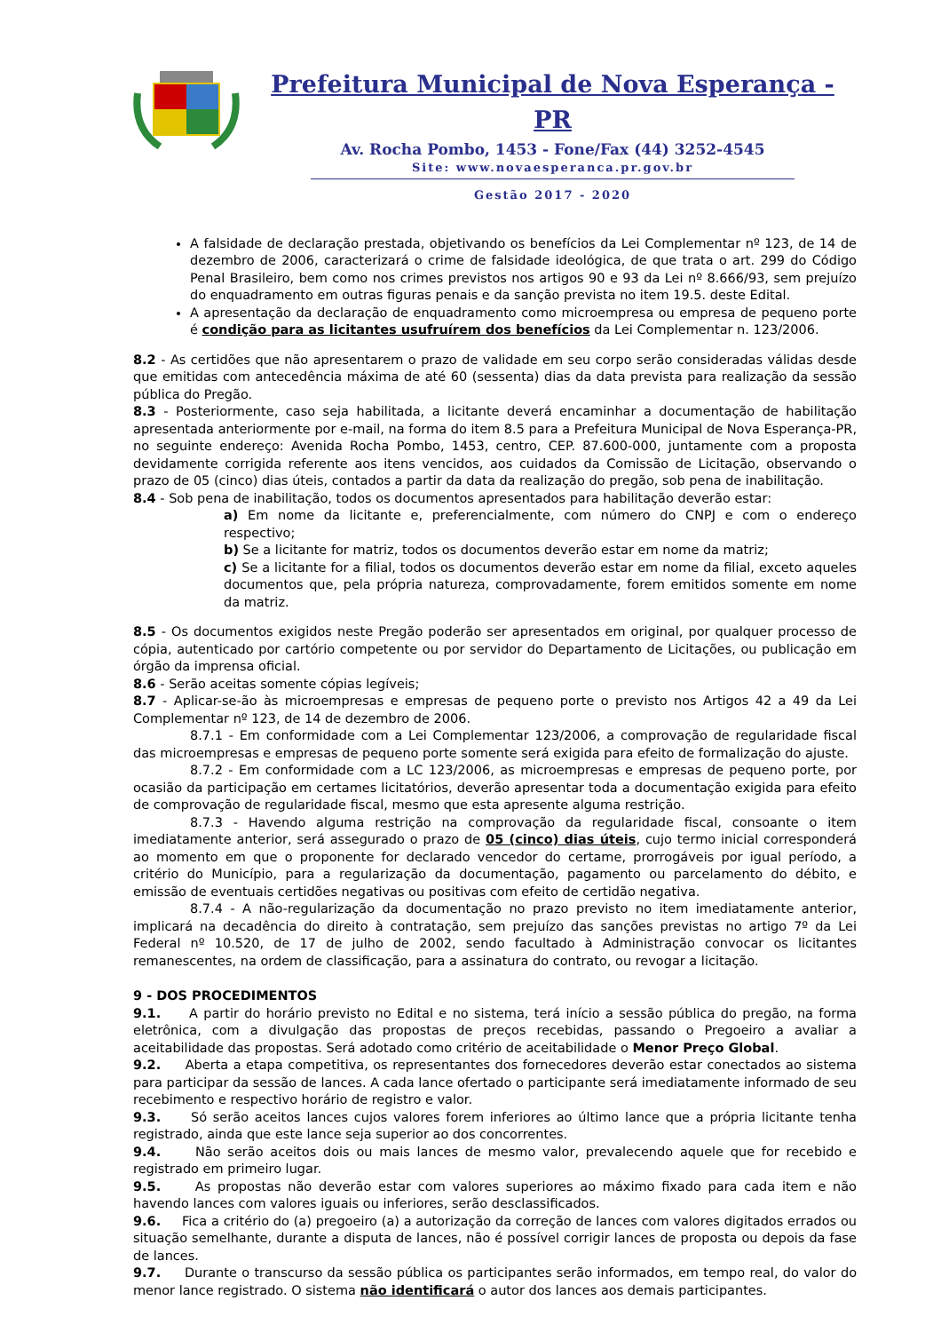Prefeitura Municipal de Nova Esperança - PR
Av. Rocha Pombo, 1453 - Fone/Fax (44) 3252-4545
Site: www.novaesperanca.pr.gov.br
Gestão 2017 - 2020
A falsidade de declaração prestada, objetivando os benefícios da Lei Complementar nº 123, de 14 de dezembro de 2006, caracterizará o crime de falsidade ideológica, de que trata o art. 299 do Código Penal Brasileiro, bem como nos crimes previstos nos artigos 90 e 93 da Lei nº 8.666/93, sem prejuízo do enquadramento em outras figuras penais e da sanção prevista no item 19.5. deste Edital.
A apresentação da declaração de enquadramento como microempresa ou empresa de pequeno porte é condição para as licitantes usufruírem dos benefícios da Lei Complementar n. 123/2006.
8.2 - As certidões que não apresentarem o prazo de validade em seu corpo serão consideradas válidas desde que emitidas com antecedência máxima de até 60 (sessenta) dias da data prevista para realização da sessão pública do Pregão.
8.3 - Posteriormente, caso seja habilitada, a licitante deverá encaminhar a documentação de habilitação apresentada anteriormente por e-mail, na forma do item 8.5 para a Prefeitura Municipal de Nova Esperança-PR, no seguinte endereço: Avenida Rocha Pombo, 1453, centro, CEP. 87.600-000, juntamente com a proposta devidamente corrigida referente aos itens vencidos, aos cuidados da Comissão de Licitação, observando o prazo de 05 (cinco) dias úteis, contados a partir da data da realização do pregão, sob pena de inabilitação.
8.4 - Sob pena de inabilitação, todos os documentos apresentados para habilitação deverão estar:
a) Em nome da licitante e, preferencialmente, com número do CNPJ e com o endereço respectivo;
b) Se a licitante for matriz, todos os documentos deverão estar em nome da matriz;
c) Se a licitante for a filial, todos os documentos deverão estar em nome da filial, exceto aqueles documentos que, pela própria natureza, comprovadamente, forem emitidos somente em nome da matriz.
8.5 - Os documentos exigidos neste Pregão poderão ser apresentados em original, por qualquer processo de cópia, autenticado por cartório competente ou por servidor do Departamento de Licitações, ou publicação em órgão da imprensa oficial.
8.6 - Serão aceitas somente cópias legíveis;
8.7 - Aplicar-se-ão às microempresas e empresas de pequeno porte o previsto nos Artigos 42 a 49 da Lei Complementar nº 123, de 14 de dezembro de 2006.
8.7.1 - Em conformidade com a Lei Complementar 123/2006, a comprovação de regularidade fiscal das microempresas e empresas de pequeno porte somente será exigida para efeito de formalização do ajuste.
8.7.2 - Em conformidade com a LC 123/2006, as microempresas e empresas de pequeno porte, por ocasião da participação em certames licitatórios, deverão apresentar toda a documentação exigida para efeito de comprovação de regularidade fiscal, mesmo que esta apresente alguma restrição.
8.7.3 - Havendo alguma restrição na comprovação da regularidade fiscal, consoante o item imediatamente anterior, será assegurado o prazo de 05 (cinco) dias úteis, cujo termo inicial corresponderá ao momento em que o proponente for declarado vencedor do certame, prorrogáveis por igual período, a critério do Município, para a regularização da documentação, pagamento ou parcelamento do débito, e emissão de eventuais certidões negativas ou positivas com efeito de certidão negativa.
8.7.4 - A não-regularização da documentação no prazo previsto no item imediatamente anterior, implicará na decadência do direito à contratação, sem prejuízo das sanções previstas no artigo 7º da Lei Federal nº 10.520, de 17 de julho de 2002, sendo facultado à Administração convocar os licitantes remanescentes, na ordem de classificação, para a assinatura do contrato, ou revogar a licitação.
9 - DOS PROCEDIMENTOS
9.1. A partir do horário previsto no Edital e no sistema, terá início a sessão pública do pregão, na forma eletrônica, com a divulgação das propostas de preços recebidas, passando o Pregoeiro a avaliar a aceitabilidade das propostas. Será adotado como critério de aceitabilidade o Menor Preço Global.
9.2. Aberta a etapa competitiva, os representantes dos fornecedores deverão estar conectados ao sistema para participar da sessão de lances. A cada lance ofertado o participante será imediatamente informado de seu recebimento e respectivo horário de registro e valor.
9.3. Só serão aceitos lances cujos valores forem inferiores ao último lance que a própria licitante tenha registrado, ainda que este lance seja superior ao dos concorrentes.
9.4. Não serão aceitos dois ou mais lances de mesmo valor, prevalecendo aquele que for recebido e registrado em primeiro lugar.
9.5. As propostas não deverão estar com valores superiores ao máximo fixado para cada item e não havendo lances com valores iguais ou inferiores, serão desclassificados.
9.6. Fica a critério do (a) pregoeiro (a) a autorização da correção de lances com valores digitados errados ou situação semelhante, durante a disputa de lances, não é possível corrigir lances de proposta ou depois da fase de lances.
9.7. Durante o transcurso da sessão pública os participantes serão informados, em tempo real, do valor do menor lance registrado. O sistema não identificará o autor dos lances aos demais participantes.